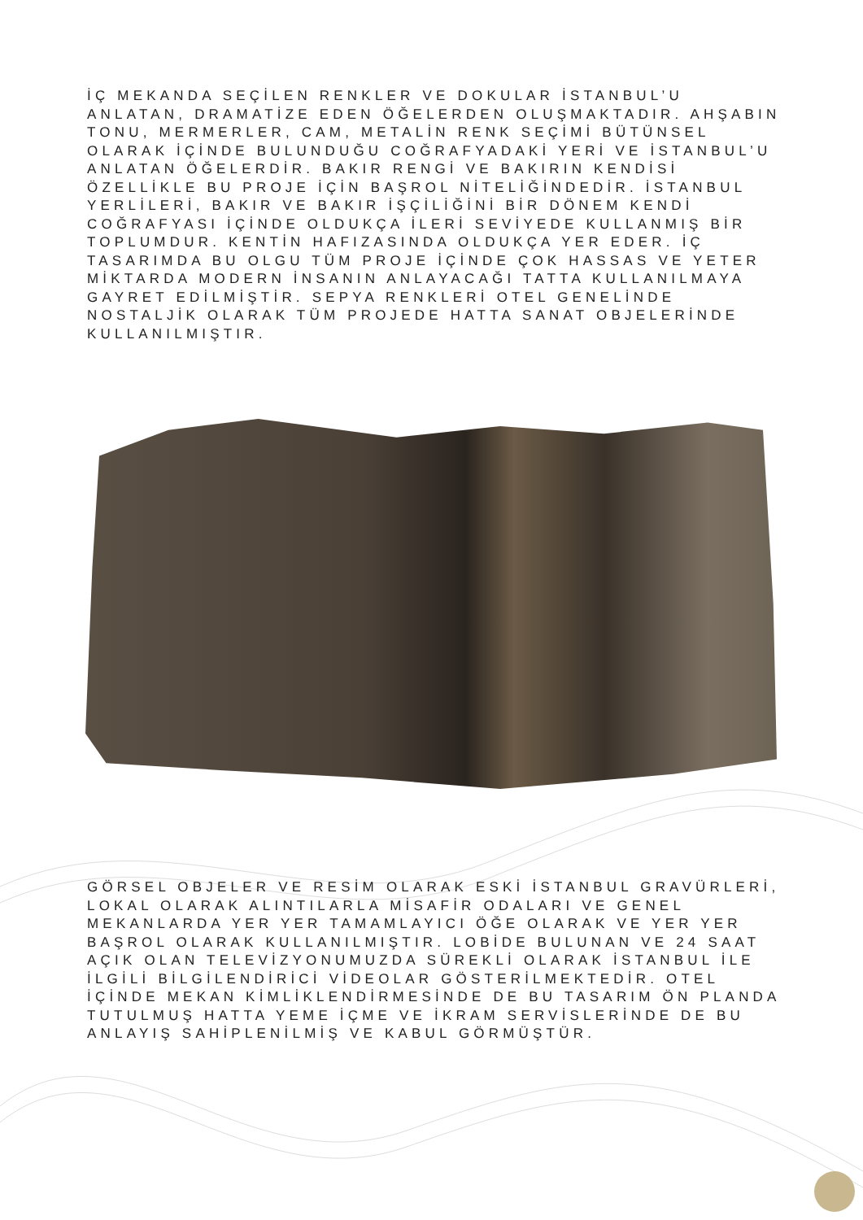İÇ MEKANDA SEÇİLEN RENKLER VE DOKULAR İSTANBUL’U ANLATAN, DRAMATİZE EDEN ÖĞELERDEN OLUŞMAKTADIR. AHŞABIN TONU, MERMERLER, CAM, METALİN RENK SEÇİMİ BÜTÜNSEL OLARAK İÇİNDE BULUNDUĞU COĞRAFYADAKİ YERİ VE İSTANBUL’U ANLATAN ÖĞELERDİR. BAKIR RENGİ VE BAKIRIN KENDİSİ ÖZELLİKLE BU PROJE İÇİN BAŞROL NİTELİĞİNDEDİR. İSTANBUL YERLİLERİ, BAKIR VE BAKIR İŞÇİLİĞİNİ BİR DÖNEM KENDİ COĞRAFYASI İÇİNDE OLDUKÇA İLERİ SEVİYEDE KULLANMIŞ BİR TOPLUMDUR. KENTİN HAFIZASINDA OLDUKÇA YER EDER. İÇ TASARIMDA BU OLGU TÜM PROJE İÇİNDE ÇOK HASSAS VE YETER MİKTARDA MODERN İNSANIN ANLAYACAĞI TATTA KULLANILMAYA GAYRET EDİLMİŞTİR. SEPYA RENKLERİ OTEL GENELİNDE NOSTALJİK OLARAK TÜM PROJEDE HATTA SANAT OBJELERİNDE KULLANILMIŞTIR.
GÖRSEL OBJELER VE RESİM OLARAK ESKİ İSTANBUL GRAVÜRLERİ, LOKAL OLARAK ALINTILARLA MİSAFİR ODALARI VE GENEL MEKANLARDA YER YER TAMAMLAYICI ÖĞE OLARAK VE YER YER BAŞROL OLARAK KULLANILMIŞTIR. LOBİDE BULUNAN VE 24 SAAT AÇIK OLAN TELEVİZYONUMUZDA SÜREKLİ OLARAK İSTANBUL İLE İLGİLİ BİLGİLENDİRİCİ VİDEOLAR GÖSTERİLMEKTEDİR. OTEL İÇİNDE MEKAN KİMLİKLENDİRMESİNDE DE BU TASARIM ÖN PLANDA TUTULMUŞ HATTA YEME İÇME VE İKRAM SERVİSLERİNDE DE BU ANLAYIŞ SAHİPLENİLMİŞ VE KABUL GÖRMÜŞTÜR.